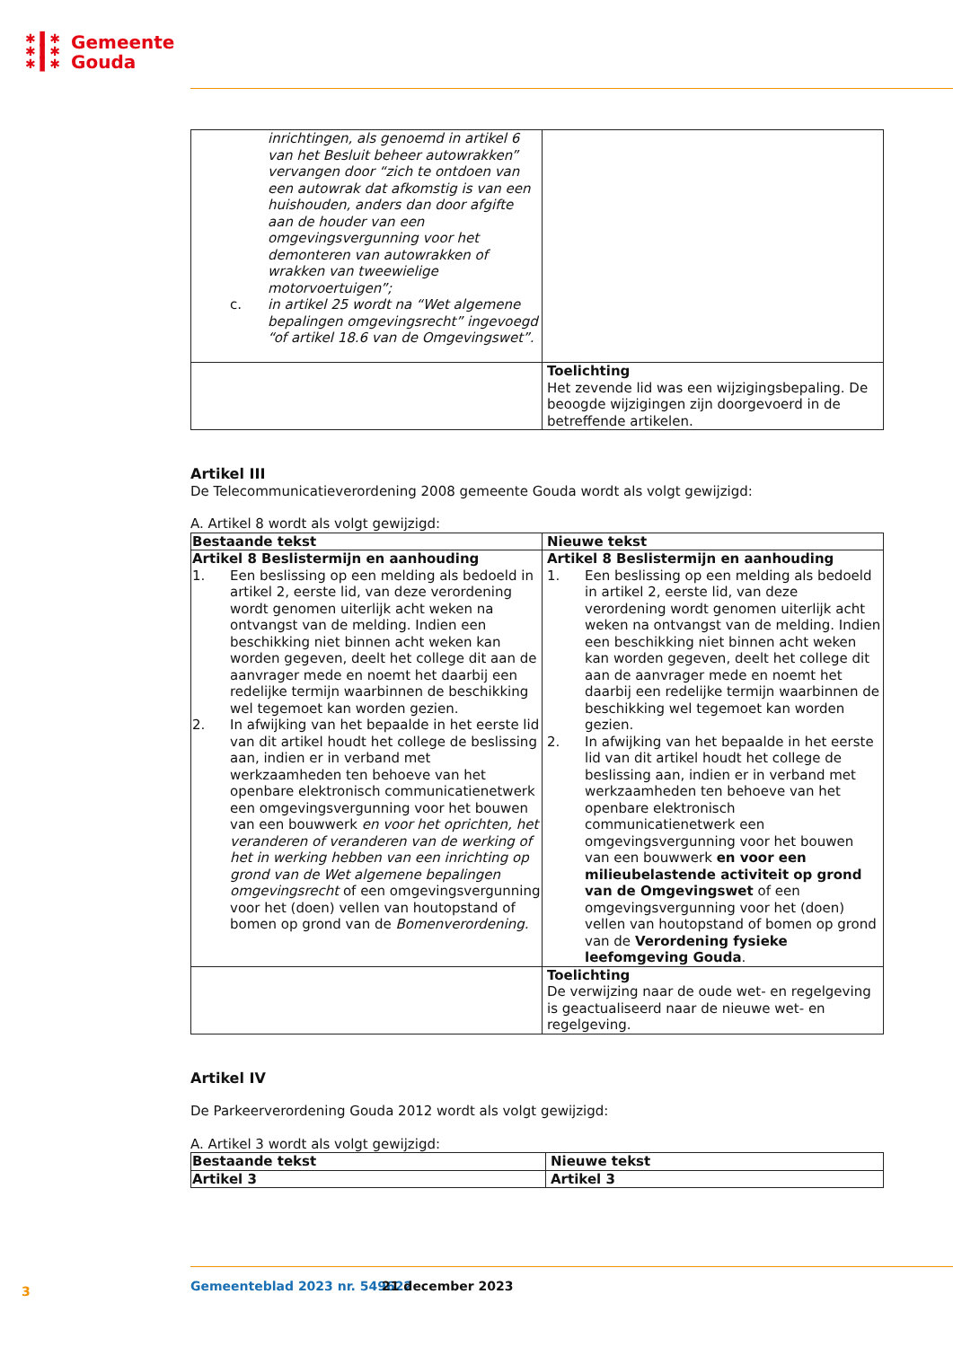✱ ▌✱
✱ ▌✱
✱ ▌✱
Gemeente
Gouda
| inrichtingen, als genoemd in artikel 6 van het Besluit beheer autowrakken” vervangen door “zich te ontdoen van een autowrak dat afkomstig is van een huishouden, anders dan door afgifte aan de houder van een omgevingsvergunning voor het demonteren van autowrakken of wrakken van tweewielige motorvoertuigen”; c. in artikel 25 wordt na “Wet algemene bepalingen omgevingsrecht” ingevoegd “of artikel 18.6 van de Omgevingswet”. | |
| | Toelichting Het zevende lid was een wijzigingsbepaling. De beoogde wijzigingen zijn doorgevoerd in de betreffende artikelen. |
Artikel III
De Telecommunicatieverordening 2008 gemeente Gouda wordt als volgt gewijzigd:
A. Artikel 8 wordt als volgt gewijzigd:
| Bestaande tekst | Nieuwe tekst |
| --- | --- |
| Artikel 8 Beslistermijn en aanhouding 1. Een beslissing op een melding als bedoeld in artikel 2, eerste lid, van deze verordening wordt genomen uiterlijk acht weken na ontvangst van de melding. Indien een beschikking niet binnen acht weken kan worden gegeven, deelt het college dit aan de aanvrager mede en noemt het daarbij een redelijke termijn waarbinnen de beschikking wel tegemoet kan worden gezien. 2. In afwijking van het bepaalde in het eerste lid van dit artikel houdt het college de beslissing aan, indien er in verband met werkzaamheden ten behoeve van het openbare elektronisch communicatienetwerk een omgevingsvergunning voor het bouwen van een bouwwerk en voor het oprichten, het veranderen of veranderen van de werking of het in werking hebben van een inrichting op grond van de Wet algemene bepalingen omgevingsrecht of een omgevingsvergunning voor het (doen) vellen van houtopstand of bomen op grond van de Bomenverordening. | Artikel 8 Beslistermijn en aanhouding 1. Een beslissing op een melding als bedoeld in artikel 2, eerste lid, van deze verordening wordt genomen uiterlijk acht weken na ontvangst van de melding. Indien een beschikking niet binnen acht weken kan worden gegeven, deelt het college dit aan de aanvrager mede en noemt het daarbij een redelijke termijn waarbinnen de beschikking wel tegemoet kan worden gezien. 2. In afwijking van het bepaalde in het eerste lid van dit artikel houdt het college de beslissing aan, indien er in verband met werkzaamheden ten behoeve van het openbare elektronisch communicatienetwerk een omgevingsvergunning voor het bouwen van een bouwwerk en voor een milieubelastende activiteit op grond van de Omgevingswet of een omgevingsvergunning voor het (doen) vellen van houtopstand of bomen op grond van de Verordening fysieke leefomgeving Gouda . |
| | Toelichting De verwijzing naar de oude wet- en regelgeving is geactualiseerd naar de nieuwe wet- en regelgeving. |
Artikel IV
De Parkeerverordening Gouda 2012 wordt als volgt gewijzigd:
A. Artikel 3 wordt als volgt gewijzigd:
| Bestaande tekst | Nieuwe tekst |
| --- | --- |
| Artikel 3 | Artikel 3 |
3 Gemeenteblad 2023 nr. 549622 21 december 2023